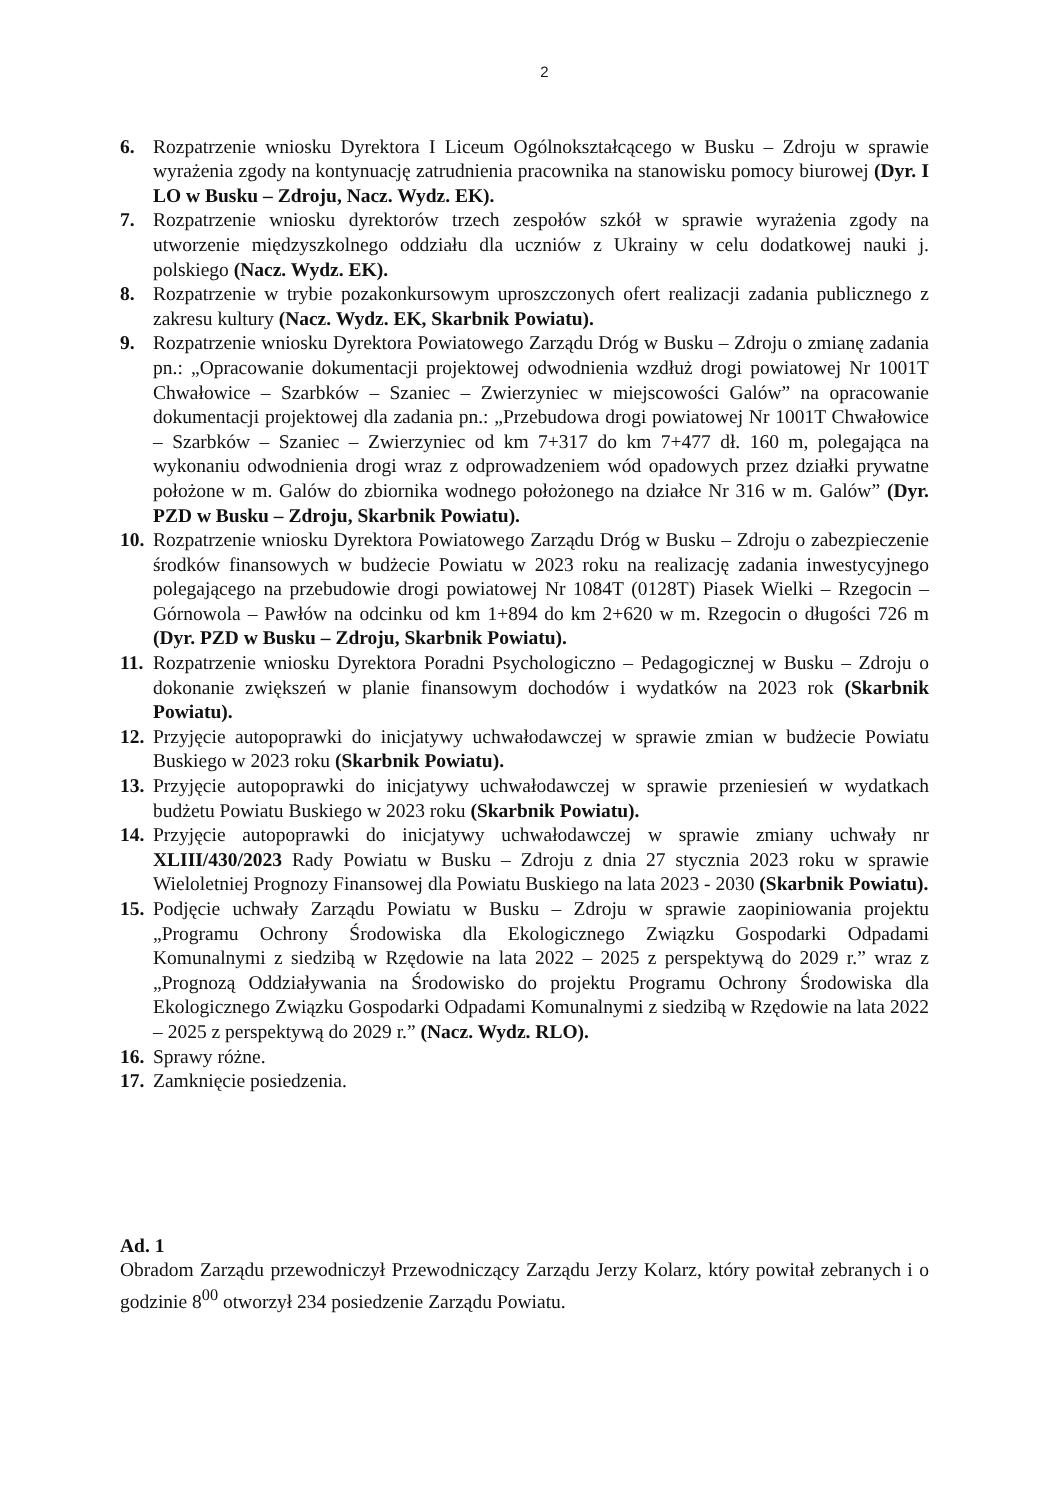2
6. Rozpatrzenie wniosku Dyrektora I Liceum Ogólnokształcącego w Busku – Zdroju w sprawie wyrażenia zgody na kontynuację zatrudnienia pracownika na stanowisku pomocy biurowej (Dyr. I LO w Busku – Zdroju, Nacz. Wydz. EK).
7. Rozpatrzenie wniosku dyrektorów trzech zespołów szkół w sprawie wyrażenia zgody na utworzenie międzyszkolnego oddziału dla uczniów z Ukrainy w celu dodatkowej nauki j. polskiego (Nacz. Wydz. EK).
8. Rozpatrzenie w trybie pozakonkursowym uproszczonych ofert realizacji zadania publicznego z zakresu kultury (Nacz. Wydz. EK, Skarbnik Powiatu).
9. Rozpatrzenie wniosku Dyrektora Powiatowego Zarządu Dróg w Busku – Zdroju o zmianę zadania pn.: „Opracowanie dokumentacji projektowej odwodnienia wzdłuż drogi powiatowej Nr 1001T Chwałowice – Szarbków – Szaniec – Zwierzyniec w miejscowości Galów” na opracowanie dokumentacji projektowej dla zadania pn.: „Przebudowa drogi powiatowej Nr 1001T Chwałowice – Szarbków – Szaniec – Zwierzyniec od km 7+317 do km 7+477 dł. 160 m, polegająca na wykonaniu odwodnienia drogi wraz z odprowadzeniem wód opadowych przez działki prywatne położone w m. Galów do zbiornika wodnego położonego na działce Nr 316 w m. Galów” (Dyr. PZD w Busku – Zdroju, Skarbnik Powiatu).
10. Rozpatrzenie wniosku Dyrektora Powiatowego Zarządu Dróg w Busku – Zdroju o zabezpieczenie środków finansowych w budżecie Powiatu w 2023 roku na realizację zadania inwestycyjnego polegającego na przebudowie drogi powiatowej Nr 1084T (0128T) Piasek Wielki – Rzegocin – Górnowola – Pawłów na odcinku od km 1+894 do km 2+620 w m. Rzegocin o długości 726 m (Dyr. PZD w Busku – Zdroju, Skarbnik Powiatu).
11. Rozpatrzenie wniosku Dyrektora Poradni Psychologiczno – Pedagogicznej w Busku – Zdroju o dokonanie zwiększeń w planie finansowym dochodów i wydatków na 2023 rok (Skarbnik Powiatu).
12. Przyjęcie autopoprawki do inicjatywy uchwałodawczej w sprawie zmian w budżecie Powiatu Buskiego w 2023 roku (Skarbnik Powiatu).
13. Przyjęcie autopoprawki do inicjatywy uchwałodawczej w sprawie przeniesień w wydatkach budżetu Powiatu Buskiego w 2023 roku (Skarbnik Powiatu).
14. Przyjęcie autopoprawki do inicjatywy uchwałodawczej w sprawie zmiany uchwały nr XLIII/430/2023 Rady Powiatu w Busku – Zdroju z dnia 27 stycznia 2023 roku w sprawie Wieloletniej Prognozy Finansowej dla Powiatu Buskiego na lata 2023 - 2030 (Skarbnik Powiatu).
15. Podjęcie uchwały Zarządu Powiatu w Busku – Zdroju w sprawie zaopiniowania projektu „Programu Ochrony Środowiska dla Ekologicznego Związku Gospodarki Odpadami Komunalnymi z siedzibą w Rzędowie na lata 2022 – 2025 z perspektywą do 2029 r.” wraz z „Prognozą Oddziaływania na Środowisko do projektu Programu Ochrony Środowiska dla Ekologicznego Związku Gospodarki Odpadami Komunalnymi z siedzibą w Rzędowie na lata 2022 – 2025 z perspektywą do 2029 r.” (Nacz. Wydz. RLO).
16. Sprawy różne.
17. Zamknięcie posiedzenia.
Ad. 1
Obradom Zarządu przewodniczył Przewodniczący Zarządu Jerzy Kolarz, który powitał zebranych i o godzinie 8<sup>00</sup> otworzył 234 posiedzenie Zarządu Powiatu.